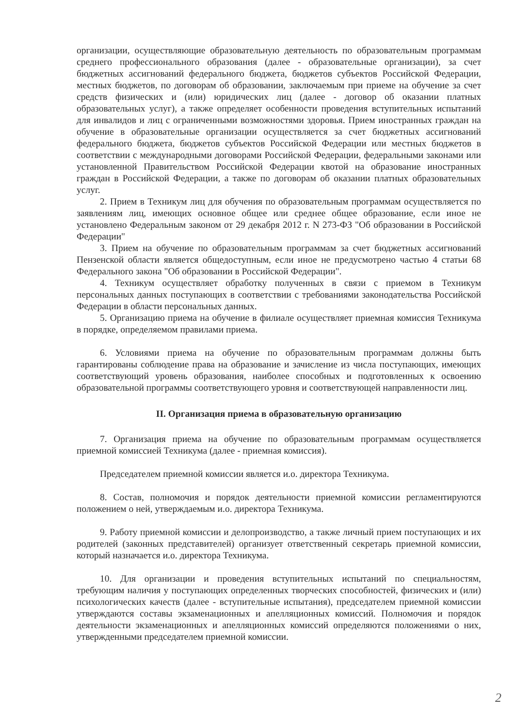организации, осуществляющие образовательную деятельность по образовательным программам среднего профессионального образования (далее - образовательные организации), за счет бюджетных ассигнований федерального бюджета, бюджетов субъектов Российской Федерации, местных бюджетов, по договорам об образовании, заключаемым при приеме на обучение за счет средств физических и (или) юридических лиц (далее - договор об оказании платных образовательных услуг), а также определяет особенности проведения вступительных испытаний для инвалидов и лиц с ограниченными возможностями здоровья. Прием иностранных граждан на обучение в образовательные организации осуществляется за счет бюджетных ассигнований федерального бюджета, бюджетов субъектов Российской Федерации или местных бюджетов в соответствии с международными договорами Российской Федерации, федеральными законами или установленной Правительством Российской Федерации квотой на образование иностранных граждан в Российской Федерации, а также по договорам об оказании платных образовательных услуг.
2. Прием в Техникум лиц для обучения по образовательным программам осуществляется по заявлениям лиц, имеющих основное общее или среднее общее образование, если иное не установлено Федеральным законом от 29 декабря 2012 г. N 273-ФЗ "Об образовании в Российской Федерации"
3. Прием на обучение по образовательным программам за счет бюджетных ассигнований Пензенской области является общедоступным, если иное не предусмотрено частью 4 статьи 68 Федерального закона "Об образовании в Российской Федерации".
4. Техникум осуществляет обработку полученных в связи с приемом в Техникум персональных данных поступающих в соответствии с требованиями законодательства Российской Федерации в области персональных данных.
5. Организацию приема на обучение в филиале осуществляет приемная комиссия Техникума в порядке, определяемом правилами приема.
6. Условиями приема на обучение по образовательным программам должны быть гарантированы соблюдение права на образование и зачисление из числа поступающих, имеющих соответствующий уровень образования, наиболее способных и подготовленных к освоению образовательной программы соответствующего уровня и соответствующей направленности лиц.
II. Организация приема в образовательную организацию
7. Организация приема на обучение по образовательным программам осуществляется приемной комиссией Техникума (далее - приемная комиссия).
Председателем приемной комиссии является и.о. директора Техникума.
8. Состав, полномочия и порядок деятельности приемной комиссии регламентируются положением о ней, утверждаемым и.о. директора Техникума.
9. Работу приемной комиссии и делопроизводство, а также личный прием поступающих и их родителей (законных представителей) организует ответственный секретарь приемной комиссии, который назначается и.о. директора Техникума.
10. Для организации и проведения вступительных испытаний по специальностям, требующим наличия у поступающих определенных творческих способностей, физических и (или) психологических качеств (далее - вступительные испытания), председателем приемной комиссии утверждаются составы экзаменационных и апелляционных комиссий. Полномочия и порядок деятельности экзаменационных и апелляционных комиссий определяются положениями о них, утвержденными председателем приемной комиссии.
2